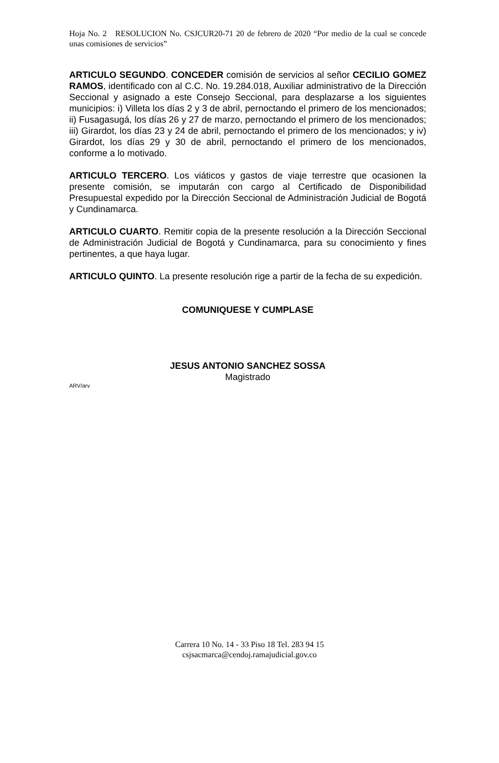Hoja No. 2 RESOLUCION No. CSJCUR20-71 20 de febrero de 2020 “Por medio de la cual se concede unas comisiones de servicios”
ARTICULO SEGUNDO. CONCEDER comisión de servicios al señor CECILIO GOMEZ RAMOS, identificado con al C.C. No. 19.284.018, Auxiliar administrativo de la Dirección Seccional y asignado a este Consejo Seccional, para desplazarse a los siguientes municipios: i) Villeta los días 2 y 3 de abril, pernoctando el primero de los mencionados; ii) Fusagasugá, los días 26 y 27 de marzo, pernoctando el primero de los mencionados; iii) Girardot, los días 23 y 24 de abril, pernoctando el primero de los mencionados; y iv) Girardot, los días 29 y 30 de abril, pernoctando el primero de los mencionados, conforme a lo motivado.
ARTICULO TERCERO. Los viáticos y gastos de viaje terrestre que ocasionen la presente comisión, se imputarán con cargo al Certificado de Disponibilidad Presupuestal expedido por la Dirección Seccional de Administración Judicial de Bogotá y Cundinamarca.
ARTICULO CUARTO. Remitir copia de la presente resolución a la Dirección Seccional de Administración Judicial de Bogotá y Cundinamarca, para su conocimiento y fines pertinentes, a que haya lugar.
ARTICULO QUINTO. La presente resolución rige a partir de la fecha de su expedición.
COMUNIQUESE Y CUMPLASE
JESUS ANTONIO SANCHEZ SOSSA
Magistrado
ARV/arv
Carrera 10 No. 14 - 33 Piso 18 Tel. 283 94 15
csjsacmarca@cendoj.ramajudicial.gov.co